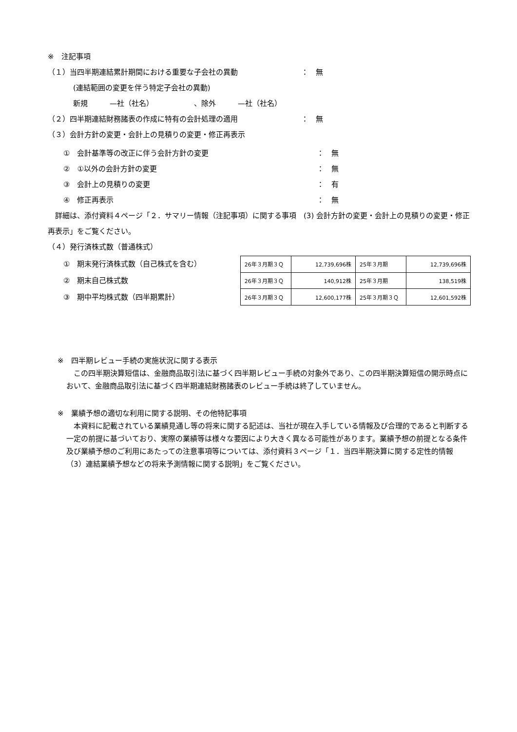※　注記事項
（１）当四半期連結累計期間における重要な子会社の異動 ：　無
(連結範囲の変更を伴う特定子会社の異動)
新規　　　—社（社名）　　　　　　、除外　　　—社（社名）
（２）四半期連結財務諸表の作成に特有の会計処理の適用 ：　無
（３）会計方針の変更・会計上の見積りの変更・修正再表示
①　会計基準等の改正に伴う会計方針の変更 ：　無
②　①以外の会計方針の変更 ：　無
③　会計上の見積りの変更 ：　有
④　修正再表示 ：　無
　詳細は、添付資料４ページ「２．サマリー情報（注記事項）に関する事項　(3) 会計方針の変更・会計上の見積りの変更・修正再表示」をご覧ください。
（４）発行済株式数（普通株式）
①　期末発行済株式数（自己株式を含む）
②　期末自己株式数
③　期中平均株式数（四半期累計）
| 26年３月期３Ｑ | 12,739,696株 | 25年３月期 | 12,739,696株 |
| 26年３月期３Ｑ | 140,912株 | 25年３月期 | 138,519株 |
| 26年３月期３Ｑ | 12,600,177株 | 25年３月期３Ｑ | 12,601,592株 |
※　四半期レビュー手続の実施状況に関する表示
　この四半期決算短信は、金融商品取引法に基づく四半期レビュー手続の対象外であり、この四半期決算短信の開示時点において、金融商品取引法に基づく四半期連結財務諸表のレビュー手続は終了していません。
※　業績予想の適切な利用に関する説明、その他特記事項
　本資料に記載されている業績見通し等の将来に関する記述は、当社が現在入手している情報及び合理的であると判断する一定の前提に基づいており、実際の業績等は様々な要因により大きく異なる可能性があります。業績予想の前提となる条件及び業績予想のご利用にあたっての注意事項等については、添付資料３ページ「１．当四半期決算に関する定性的情報（3）連結業績予想などの将来予測情報に関する説明」をご覧ください。